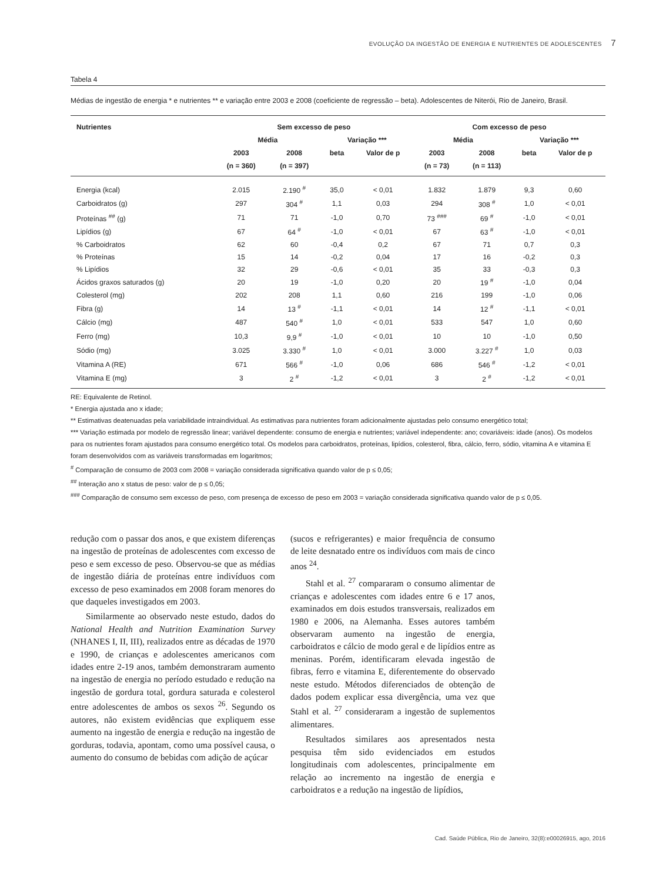EVOLUÇÃO DA INGESTÃO DE ENERGIA E NUTRIENTES DE ADOLESCENTES 7
Tabela 4
Médias de ingestão de energia * e nutrientes ** e variação entre 2003 e 2008 (coeficiente de regressão – beta). Adolescentes de Niterói, Rio de Janeiro, Brasil.
| Nutrientes | Sem excesso de peso | | | | Com excesso de peso | | | |
| --- | --- | --- | --- | --- | --- | --- | --- | --- |
| | Média | | Variação *** | | Média | | Variação *** | |
| | 2003 | 2008 | beta | Valor de p | 2003 | 2008 | beta | Valor de p |
| | (n = 360) | (n = 397) | | | (n = 73) | (n = 113) | | |
| Energia (kcal) | 2.015 | 2.190 <sup>#</sup> | 35,0 | < 0,01 | 1.832 | 1.879 | 9,3 | 0,60 |
| Carboidratos (g) | 297 | 304 <sup>#</sup> | 1,1 | 0,03 | 294 | 308 <sup>#</sup> | 1,0 | < 0,01 |
| Proteínas <sup>##</sup> (g) | 71 | 71 | -1,0 | 0,70 | 73 <sup>###</sup> | 69 <sup>#</sup> | -1,0 | < 0,01 |
| Lipídios (g) | 67 | 64 <sup>#</sup> | -1,0 | < 0,01 | 67 | 63 <sup>#</sup> | -1,0 | < 0,01 |
| % Carboidratos | 62 | 60 | -0,4 | 0,2 | 67 | 71 | 0,7 | 0,3 |
| % Proteínas | 15 | 14 | -0,2 | 0,04 | 17 | 16 | -0,2 | 0,3 |
| % Lipídios | 32 | 29 | -0,6 | < 0,01 | 35 | 33 | -0,3 | 0,3 |
| Ácidos graxos saturados (g) | 20 | 19 | -1,0 | 0,20 | 20 | 19 <sup>#</sup> | -1,0 | 0,04 |
| Colesterol (mg) | 202 | 208 | 1,1 | 0,60 | 216 | 199 | -1,0 | 0,06 |
| Fibra (g) | 14 | 13 <sup>#</sup> | -1,1 | < 0,01 | 14 | 12 <sup>#</sup> | -1,1 | < 0,01 |
| Cálcio (mg) | 487 | 540 <sup>#</sup> | 1,0 | < 0,01 | 533 | 547 | 1,0 | 0,60 |
| Ferro (mg) | 10,3 | 9,9 <sup>#</sup> | -1,0 | < 0,01 | 10 | 10 | -1,0 | 0,50 |
| Sódio (mg) | 3.025 | 3.330 <sup>#</sup> | 1,0 | < 0,01 | 3.000 | 3.227 <sup>#</sup> | 1,0 | 0,03 |
| Vitamina A (RE) | 671 | 566 <sup>#</sup> | -1,0 | 0,06 | 686 | 546 <sup>#</sup> | -1,2 | < 0,01 |
| Vitamina E (mg) | 3 | 2 <sup>#</sup> | -1,2 | < 0,01 | 3 | 2 <sup>#</sup> | -1,2 | < 0,01 |
RE: Equivalente de Retinol.
* Energia ajustada ano x idade;
** Estimativas deatenuadas pela variabilidade intraindividual. As estimativas para nutrientes foram adicionalmente ajustadas pelo consumo energético total;
*** Variação estimada por modelo de regressão linear; variável dependente: consumo de energia e nutrientes; variável independente: ano; covariáveis: idade (anos). Os modelos para os nutrientes foram ajustados para consumo energético total. Os modelos para carboidratos, proteínas, lipídios, colesterol, fibra, cálcio, ferro, sódio, vitamina A e vitamina E foram desenvolvidos com as variáveis transformadas em logaritmos;
<sup>#</sup> Comparação de consumo de 2003 com 2008 = variação considerada significativa quando valor de p ≤ 0,05;
<sup>##</sup> Interação ano x status de peso: valor de p ≤ 0,05;
<sup>###</sup> Comparação de consumo sem excesso de peso, com presença de excesso de peso em 2003 = variação considerada significativa quando valor de p ≤ 0,05.
redução com o passar dos anos, e que existem diferenças na ingestão de proteínas de adolescentes com excesso de peso e sem excesso de peso. Observou-se que as médias de ingestão diária de proteínas entre indivíduos com excesso de peso examinados em 2008 foram menores do que daqueles investigados em 2003.
Similarmente ao observado neste estudo, dados do National Health and Nutrition Examination Survey (NHANES I, II, III), realizados entre as décadas de 1970 e 1990, de crianças e adolescentes americanos com idades entre 2-19 anos, também demonstraram aumento na ingestão de energia no período estudado e redução na ingestão de gordura total, gordura saturada e colesterol entre adolescentes de ambos os sexos <sup>26</sup>. Segundo os autores, não existem evidências que expliquem esse aumento na ingestão de energia e redução na ingestão de gorduras, todavia, apontam, como uma possível causa, o aumento do consumo de bebidas com adição de açúcar
(sucos e refrigerantes) e maior frequência de consumo de leite desnatado entre os indivíduos com mais de cinco anos <sup>24</sup>.
Stahl et al. <sup>27</sup> compararam o consumo alimentar de crianças e adolescentes com idades entre 6 e 17 anos, examinados em dois estudos transversais, realizados em 1980 e 2006, na Alemanha. Esses autores também observaram aumento na ingestão de energia, carboidratos e cálcio de modo geral e de lipídios entre as meninas. Porém, identificaram elevada ingestão de fibras, ferro e vitamina E, diferentemente do observado neste estudo. Métodos diferenciados de obtenção de dados podem explicar essa divergência, uma vez que Stahl et al. <sup>27</sup> consideraram a ingestão de suplementos alimentares.
Resultados similares aos apresentados nesta pesquisa têm sido evidenciados em estudos longitudinais com adolescentes, principalmente em relação ao incremento na ingestão de energia e carboidratos e a redução na ingestão de lipídios,
Cad. Saúde Pública, Rio de Janeiro, 32(8):e00026915, ago, 2016